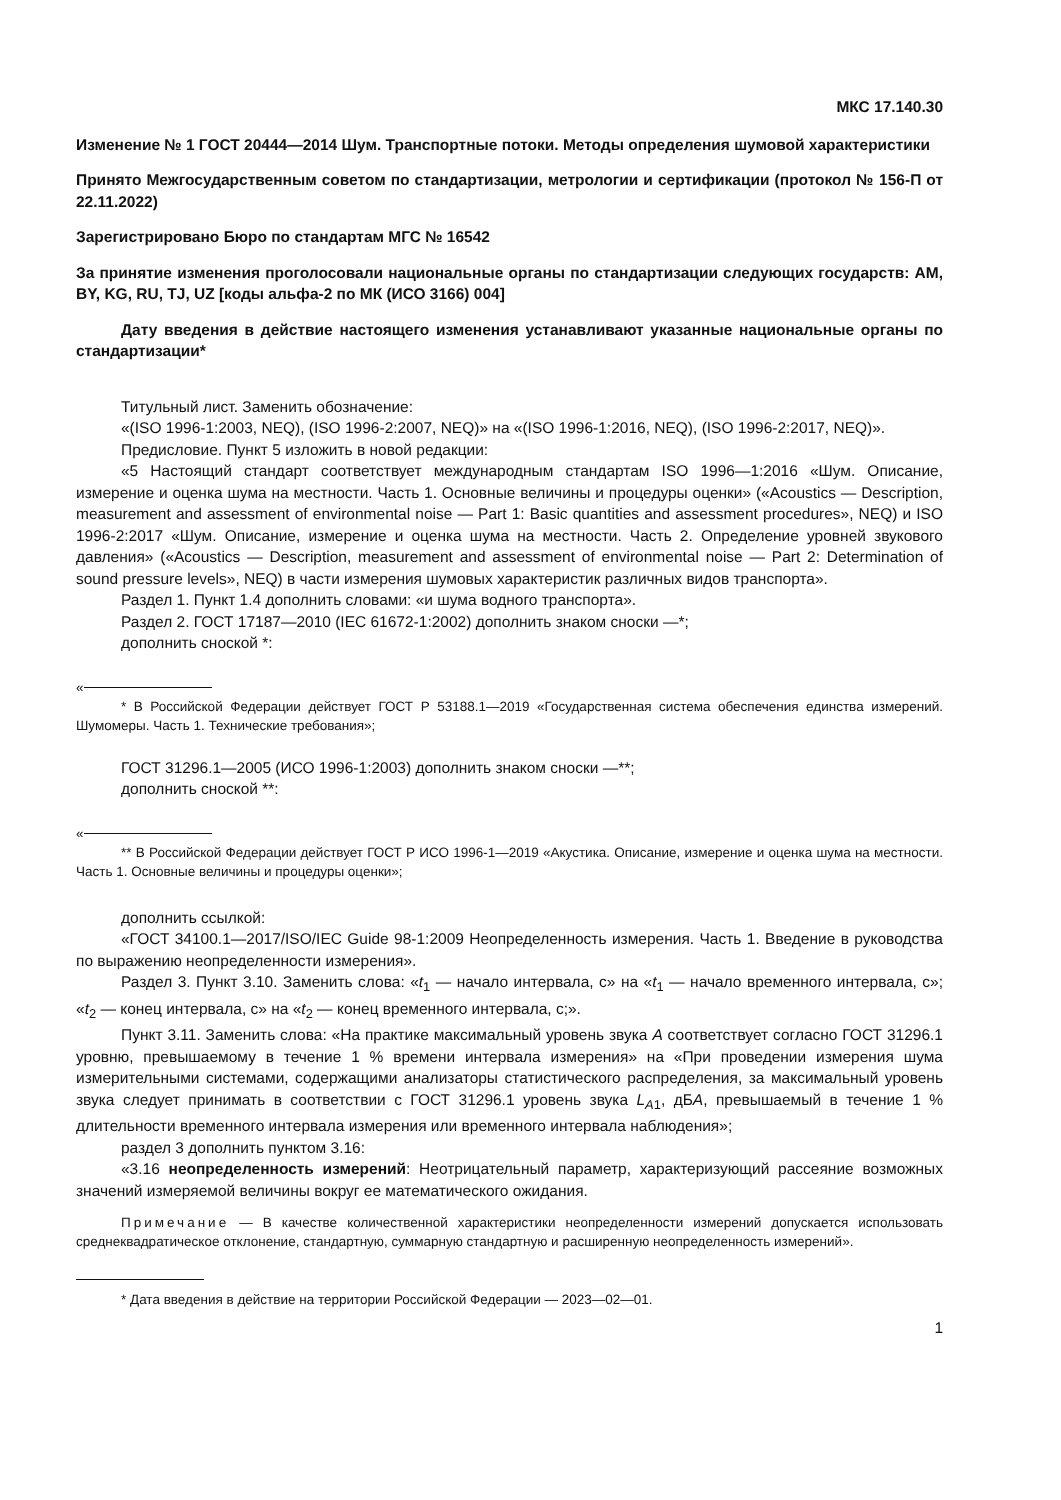МКС 17.140.30
Изменение № 1 ГОСТ 20444—2014 Шум. Транспортные потоки. Методы определения шумовой характеристики
Принято Межгосударственным советом по стандартизации, метрологии и сертификации (протокол № 156-П от 22.11.2022)
Зарегистрировано Бюро по стандартам МГС № 16542
За принятие изменения проголосовали национальные органы по стандартизации следующих государств: AM, BY, KG, RU, TJ, UZ [коды альфа-2 по МК (ИСО 3166) 004]
Дату введения в действие настоящего изменения устанавливают указанные национальные органы по стандартизации*
Титульный лист. Заменить обозначение:
«(ISO 1996-1:2003, NEQ), (ISO 1996-2:2007, NEQ)» на «(ISO 1996-1:2016, NEQ), (ISO 1996-2:2017, NEQ)».
Предисловие. Пункт 5 изложить в новой редакции:
«5 Настоящий стандарт соответствует международным стандартам ISO 1996—1:2016 «Шум. Описание, измерение и оценка шума на местности. Часть 1. Основные величины и процедуры оценки» («Acoustics — Description, measurement and assessment of environmental noise — Part 1: Basic quantities and assessment procedures», NEQ) и ISO 1996-2:2017 «Шум. Описание, измерение и оценка шума на местности. Часть 2. Определение уровней звукового давления» («Acoustics — Description, measurement and assessment of environmental noise — Part 2: Determination of sound pressure levels», NEQ) в части измерения шумовых характеристик различных видов транспорта».
Раздел 1. Пункт 1.4 дополнить словами: «и шума водного транспорта».
Раздел 2. ГОСТ 17187—2010 (IEC 61672-1:2002) дополнить знаком сноски —*;
дополнить сноской *:
«
* В Российской Федерации действует ГОСТ Р 53188.1—2019 «Государственная система обеспечения единства измерений. Шумомеры. Часть 1. Технические требования»;
ГОСТ 31296.1—2005 (ИСО 1996-1:2003) дополнить знаком сноски —**;
дополнить сноской **:
«
** В Российской Федерации действует ГОСТ Р ИСО 1996-1—2019 «Акустика. Описание, измерение и оценка шума на местности. Часть 1. Основные величины и процедуры оценки»;
дополнить ссылкой:
«ГОСТ 34100.1—2017/ISO/IEC Guide 98-1:2009 Неопределенность измерения. Часть 1. Введение в руководства по выражению неопределенности измерения».
Раздел 3. Пункт 3.10. Заменить слова: «t<sub>1</sub> — начало интервала, с» на «t<sub>1</sub> — начало временного интервала, с»; «t<sub>2</sub> — конец интервала, с» на «t<sub>2</sub> — конец временного интервала, с;».
Пункт 3.11. Заменить слова: «На практике максимальный уровень звука А соответствует согласно ГОСТ 31296.1 уровню, превышаемому в течение 1 % времени интервала измерения» на «При проведении измерения шума измерительными системами, содержащими анализаторы статистического распределения, за максимальный уровень звука следует принимать в соответствии с ГОСТ 31296.1 уровень звука L<sub>A1</sub>, дБА, превышаемый в течение 1 % длительности временного интервала измерения или временного интервала наблюдения»;
раздел 3 дополнить пунктом 3.16:
«3.16 неопределенность измерений: Неотрицательный параметр, характеризующий рассеяние возможных значений измеряемой величины вокруг ее математического ожидания.
Примечание — В качестве количественной характеристики неопределенности измерений допускается использовать среднеквадратическое отклонение, стандартную, суммарную стандартную и расширенную неопределенность измерений».
* Дата введения в действие на территории Российской Федерации — 2023—02—01.
1